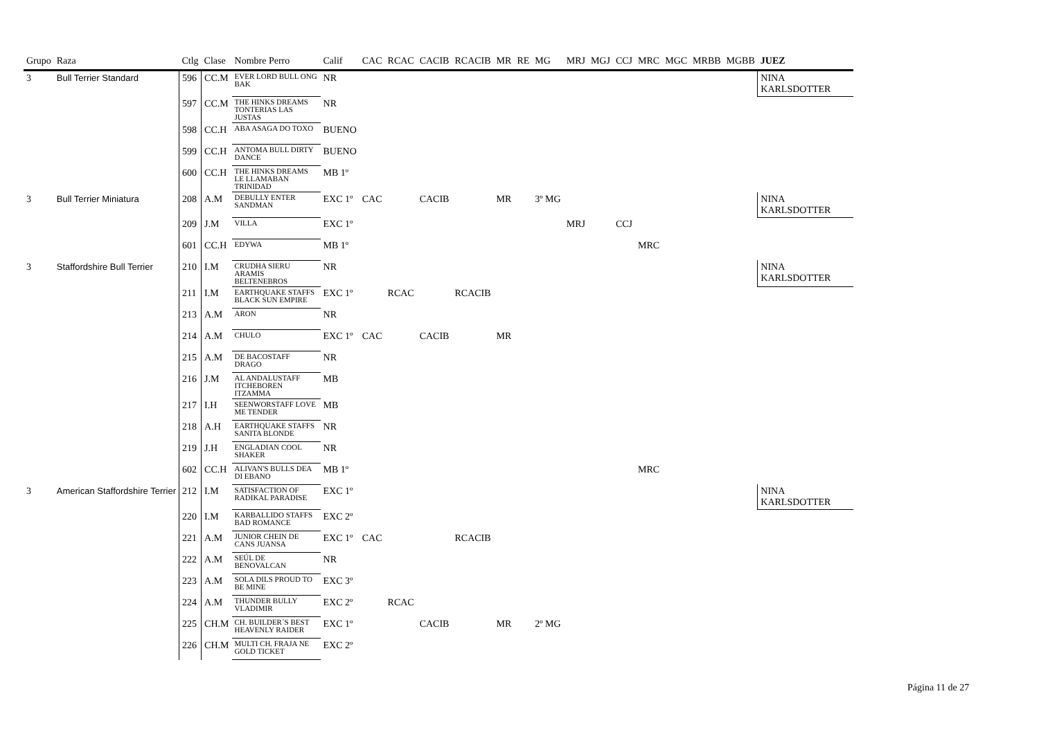| Grupo | Raza | Ctlg | Clase | Nombre Perro | Calif | CAC | RCAC | CACIB | RCACIB | MR | RE | MG | MRJ | MGJ | CCJ | MRC | MGC | MRBB | MGBB | JUEZ |
| --- | --- | --- | --- | --- | --- | --- | --- | --- | --- | --- | --- | --- | --- | --- | --- | --- | --- | --- | --- | --- |
| 3 | Bull Terrier Standard | 596 | CC.M | EVER LORD BULL ONG BAK | NR | | | | | | | | | | | | | | | NINA KARLSDOTTER |
| | | 597 | CC.M | THE HINKS DREAMS TONTERIAS LAS JUSTAS | NR | | | | | | | | | | | | | | | |
| | | 598 | CC.H | ABA ASAGA DO TOXO | BUENO | | | | | | | | | | | | | | | |
| | | 599 | CC.H | ANTOMA BULL DIRTY DANCE | BUENO | | | | | | | | | | | | | | | |
| | | 600 | CC.H | THE HINKS DREAMS LE LLAMABAN TRINIDAD | MB 1º | | | | | | | | | | | | | | | |
| 3 | Bull Terrier Miniatura | 208 | A.M | DEBULLY ENTER SANDMAN | EXC 1º | CAC | | CACIB | | MR | | 3º MG | | | | | | | | NINA KARLSDOTTER |
| | | 209 | J.M | VILLA | EXC 1º | | | | | | | | MRJ | | CCJ | | | | | |
| | | 601 | CC.H | EDYWA | MB 1º | | | | | | | | | | | MRC | | | | |
| 3 | Staffordshire Bull Terrier | 210 | I.M | CRUDHA SIERU ARAMIS BELTENEBROS | NR | | | | | | | | | | | | | | | NINA KARLSDOTTER |
| | | 211 | I.M | EARTHQUAKE STAFFS BLACK SUN EMPIRE | EXC 1º | | RCAC | | RCACIB | | | | | | | | | | | |
| | | 213 | A.M | ARON | NR | | | | | | | | | | | | | | | |
| | | 214 | A.M | CHULO | EXC 1º | CAC | | CACIB | | MR | | | | | | | | | | |
| | | 215 | A.M | DE BACOSTAFF DRAGO | NR | | | | | | | | | | | | | | | |
| | | 216 | J.M | AL ANDALUSTAFF ITCHEBOREN ITZAMMA | MB | | | | | | | | | | | | | | | |
| | | 217 | I.H | SEENWORSTAFF LOVE ME TENDER | MB | | | | | | | | | | | | | | | |
| | | 218 | A.H | EARTHQUAKE STAFFS SANITA BLONDE | NR | | | | | | | | | | | | | | | |
| | | 219 | J.H | ENGLADIAN COOL SHAKER | NR | | | | | | | | | | | | | | | |
| | | 602 | CC.H | ALIVAN'S BULLS DEA DI EBANO | MB 1º | | | | | | | | | | | MRC | | | | |
| 3 | American Staffordshire Terrier | 212 | I.M | SATISFACTION OF RADIKAL PARADISE | EXC 1º | | | | | | | | | | | | | | | NINA KARLSDOTTER |
| | | 220 | I.M | KARBALLIDO STAFFS BAD ROMANCE | EXC 2º | | | | | | | | | | | | | | | |
| | | 221 | A.M | JUNIOR CHEIN DE CANS JUANSA | EXC 1º | CAC | | | RCACIB | | | | | | | | | | | |
| | | 222 | A.M | SEÚL DE BENOVALCAN | NR | | | | | | | | | | | | | | | |
| | | 223 | A.M | SOLA DILS PROUD TO BE MINE | EXC 3º | | | | | | | | | | | | | | | |
| | | 224 | A.M | THUNDER BULLY VLADIMIR | EXC 2º | | RCAC | | | | | | | | | | | | | |
| | | 225 | CH.M | CH. BUILDER´S BEST HEAVENLY RAIDER | EXC 1º | | | CACIB | | MR | | 2º MG | | | | | | | | |
| | | 226 | CH.M | MULTI CH. FRAJA NE GOLD TICKET | EXC 2º | | | | | | | | | | | | | | | |
Página 11 de 27